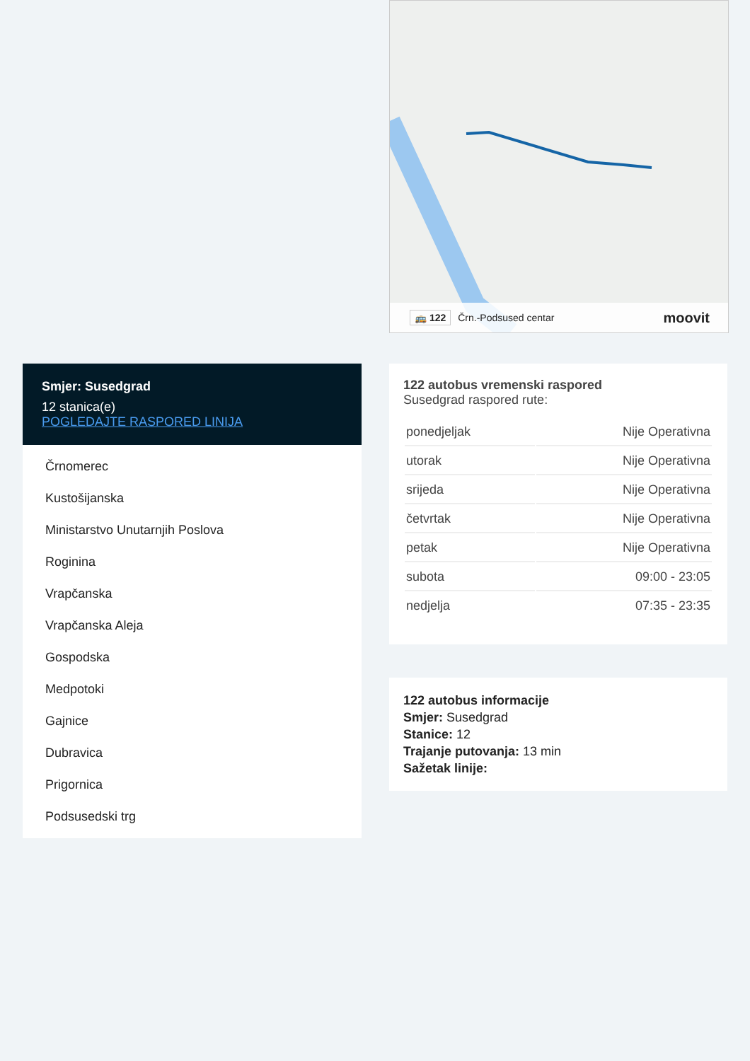🚌 122 Črn.-Podsused centar moovit
Smjer: Susedgrad
12 stanica(e)
POGLEDAJTE RASPORED LINIJA
Črnomerec
Kustošijanska
Ministarstvo Unutarnjih Poslova
Roginina
Vrapčanska
Vrapčanska Aleja
Gospodska
Medpotoki
Gajnice
Dubravica
Prigornica
Podsusedski trg
122 autobus vremenski raspored
Susedgrad raspored rute:
| ponedjeljak | Nije Operativna |
| utorak | Nije Operativna |
| srijeda | Nije Operativna |
| četvrtak | Nije Operativna |
| petak | Nije Operativna |
| subota | 09:00 - 23:05 |
| nedjelja | 07:35 - 23:35 |
122 autobus informacije
Smjer: Susedgrad
Stanice: 12
Trajanje putovanja: 13 min
Sažetak linije: